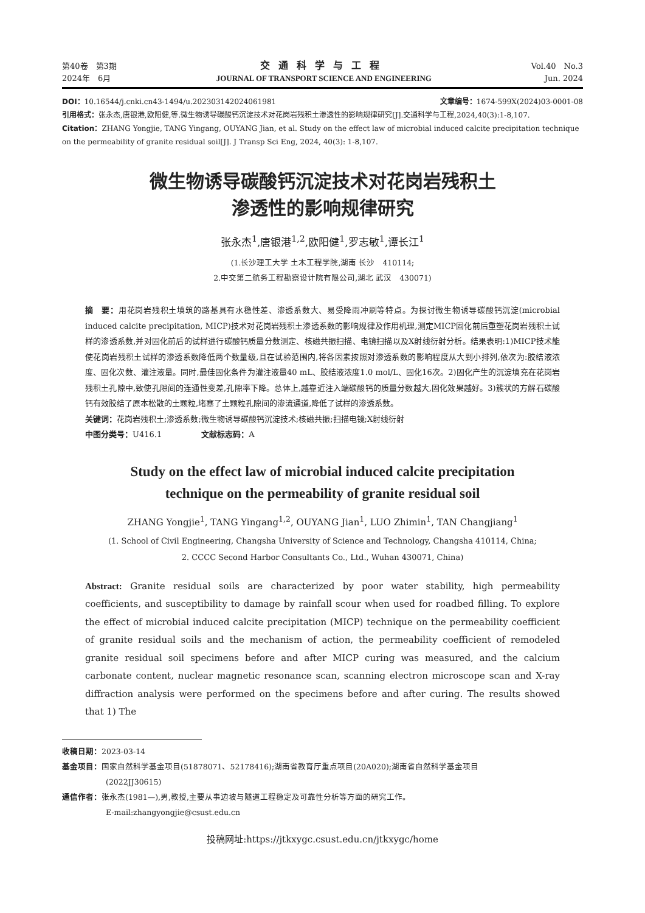第40卷　第3期
2024年　6月
交通科学与工程
JOURNAL OF TRANSPORT SCIENCE AND ENGINEERING
Vol.40　No.3
Jun. 2024
DOI：10.16544/j.cnki.cn43-1494/u.202303142024061981 文章编号：1674-599X(2024)03-0001-08
引用格式：张永杰,唐银港,欧阳健,等.微生物诱导碳酸钙沉淀技术对花岗岩残积土渗透性的影响规律研究[J].交通科学与工程,2024,40(3):1-8,107.
Citation：ZHANG Yongjie, TANG Yingang, OUYANG Jian, et al. Study on the effect law of microbial induced calcite precipitation technique on the permeability of granite residual soil[J]. J Transp Sci Eng, 2024, 40(3): 1-8,107.
微生物诱导碳酸钙沉淀技术对花岗岩残积土
渗透性的影响规律研究
张永杰<sup>1</sup>,唐银港<sup>1,2</sup>,欧阳健<sup>1</sup>,罗志敏<sup>1</sup>,谭长江<sup>1</sup>
(1.长沙理工大学 土木工程学院,湖南 长沙　410114;
2.中交第二航务工程勘察设计院有限公司,湖北 武汉　430071)
摘　要：用花岗岩残积土填筑的路基具有水稳性差、渗透系数大、易受降雨冲刷等特点。为探讨微生物诱导碳酸钙沉淀(microbial induced calcite precipitation, MICP)技术对花岗岩残积土渗透系数的影响规律及作用机理,测定MICP固化前后重塑花岗岩残积土试样的渗透系数,并对固化前后的试样进行碳酸钙质量分数测定、核磁共振扫描、电镜扫描以及X射线衍射分析。结果表明:1)MICP技术能使花岗岩残积土试样的渗透系数降低两个数量级,且在试验范围内,将各因素按照对渗透系数的影响程度从大到小排列,依次为:胶结液浓度、固化次数、灌注液量。同时,最佳固化条件为灌注液量40 mL、胶结液浓度1.0 mol/L、固化16次。2)固化产生的沉淀填充在花岗岩残积土孔隙中,致使孔隙间的连通性变差,孔隙率下降。总体上,越靠近注入端碳酸钙的质量分数越大,固化效果越好。3)簇状的方解石碳酸钙有效胶结了原本松散的土颗粒,堵塞了土颗粒孔隙间的渗流通道,降低了试样的渗透系数。
关键词：花岗岩残积土;渗透系数;微生物诱导碳酸钙沉淀技术;核磁共振;扫描电镜;X射线衍射
中图分类号：U416.1　　　　　文献标志码：A
Study on the effect law of microbial induced calcite precipitation
technique on the permeability of granite residual soil
ZHANG Yongjie<sup>1</sup>, TANG Yingang<sup>1,2</sup>, OUYANG Jian<sup>1</sup>, LUO Zhimin<sup>1</sup>, TAN Changjiang<sup>1</sup>
(1. School of Civil Engineering, Changsha University of Science and Technology, Changsha 410114, China;
2. CCCC Second Harbor Consultants Co., Ltd., Wuhan 430071, China)
Abstract: Granite residual soils are characterized by poor water stability, high permeability coefficients, and susceptibility to damage by rainfall scour when used for roadbed filling. To explore the effect of microbial induced calcite precipitation (MICP) technique on the permeability coefficient of granite residual soils and the mechanism of action, the permeability coefficient of remodeled granite residual soil specimens before and after MICP curing was measured, and the calcium carbonate content, nuclear magnetic resonance scan, scanning electron microscope scan and X-ray diffraction analysis were performed on the specimens before and after curing. The results showed that 1) The
收稿日期：2023-03-14
基金项目：国家自然科学基金项目(51878071、52178416);湖南省教育厅重点项目(20A020);湖南省自然科学基金项目
(2022JJ30615)
通信作者：张永杰(1981—),男,教授,主要从事边坡与隧道工程稳定及可靠性分析等方面的研究工作。
E-mail:zhangyongjie@csust.edu.cn
投稿网址:https://jtkxygc.csust.edu.cn/jtkxygc/home